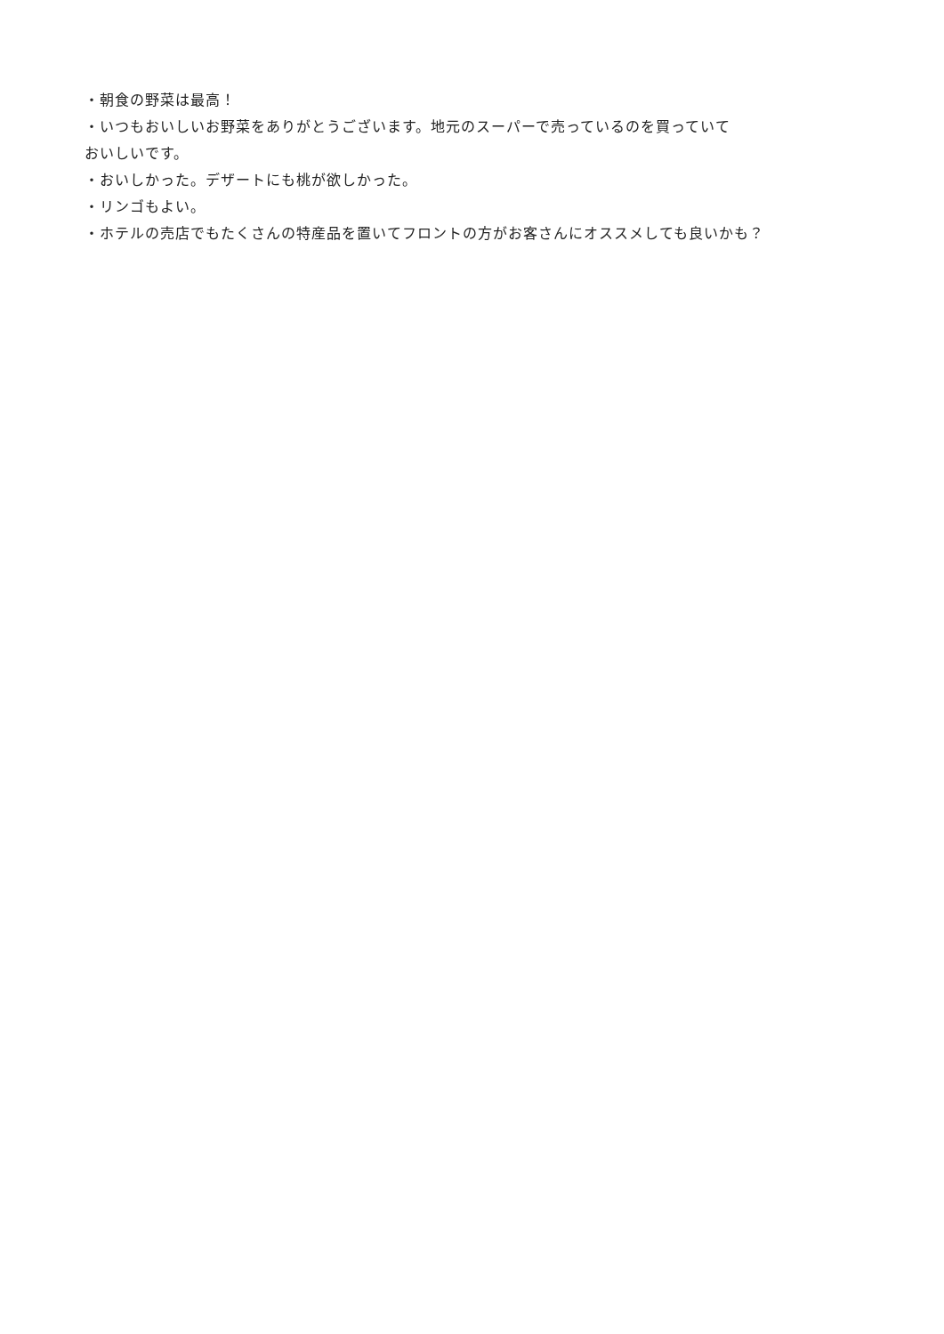・朝食の野菜は最高！
・いつもおいしいお野菜をありがとうございます。地元のスーパーで売っているのを買っていて
おいしいです。
・おいしかった。デザートにも桃が欲しかった。
・リンゴもよい。
・ホテルの売店でもたくさんの特産品を置いてフロントの方がお客さんにオススメしても良いかも？